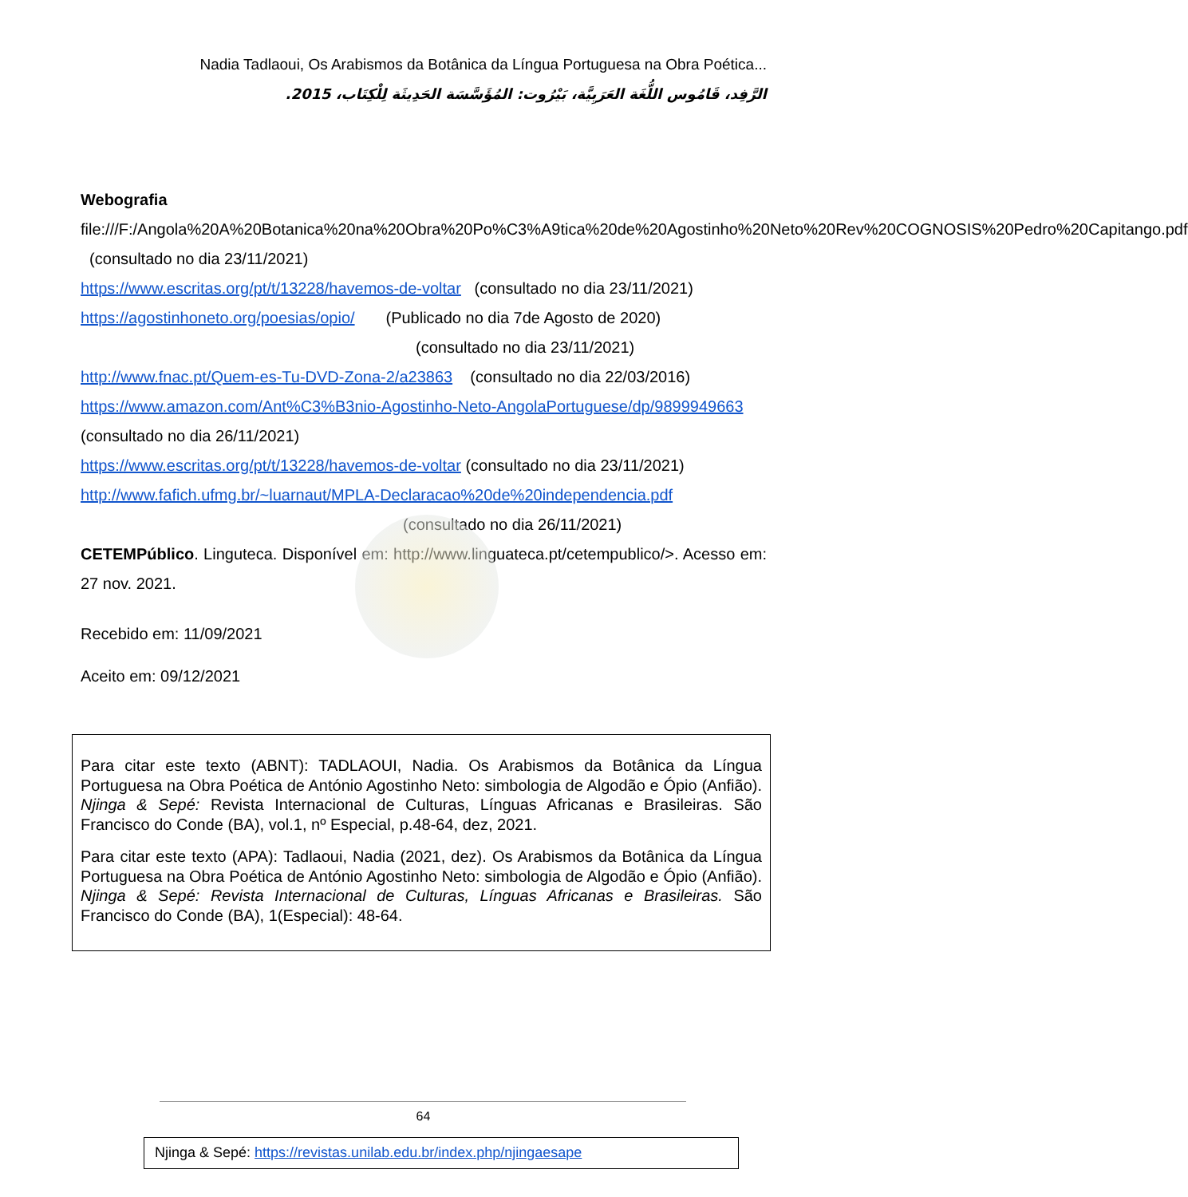Nadia Tadlaoui, Os Arabismos da Botânica da Língua Portuguesa na Obra Poética...
الرَّفِد، قَامُوس اللُّغَة العَرَبِيَّة، بَيْرُوت: المُؤَسَّسَة الحَدِيثَة لِلْكِتَاب، 2015.
Webografia
file:///F:/Angola%20A%20Botanica%20na%20Obra%20Po%C3%A9tica%20de%20Agostinho%20Neto%20Rev%20COGNOSIS%20Pedro%20Capitango.pdf (consultado no dia 23/11/2021)
https://www.escritas.org/pt/t/13228/havemos-de-voltar (consultado no dia 23/11/2021)
https://agostinhoneto.org/poesias/opio/ (Publicado no dia 7de Agosto de 2020)
(consultado no dia 23/11/2021)
http://www.fnac.pt/Quem-es-Tu-DVD-Zona-2/a23863 (consultado no dia 22/03/2016)
https://www.amazon.com/Ant%C3%B3nio-Agostinho-Neto-AngolaPortuguese/dp/9899949663 (consultado no dia 26/11/2021)
https://www.escritas.org/pt/t/13228/havemos-de-voltar (consultado no dia 23/11/2021)
http://www.fafich.ufmg.br/~luarnaut/MPLA-Declaracao%20de%20independencia.pdf
(consultado no dia 26/11/2021)
CETEMPúblico. Linguteca. Disponível em: http://www.linguateca.pt/cetempublico/>. Acesso em: 27 nov. 2021.
Recebido em: 11/09/2021
Aceito em: 09/12/2021
Para citar este texto (ABNT): TADLAOUI, Nadia. Os Arabismos da Botânica da Língua Portuguesa na Obra Poética de António Agostinho Neto: simbologia de Algodão e Ópio (Anfião). Njinga & Sepé: Revista Internacional de Culturas, Línguas Africanas e Brasileiras. São Francisco do Conde (BA), vol.1, nº Especial, p.48-64, dez, 2021.
Para citar este texto (APA): Tadlaoui, Nadia (2021, dez). Os Arabismos da Botânica da Língua Portuguesa na Obra Poética de António Agostinho Neto: simbologia de Algodão e Ópio (Anfião). Njinga & Sepé: Revista Internacional de Culturas, Línguas Africanas e Brasileiras. São Francisco do Conde (BA), 1(Especial): 48-64.
64
Njinga & Sepé: https://revistas.unilab.edu.br/index.php/njingaesape